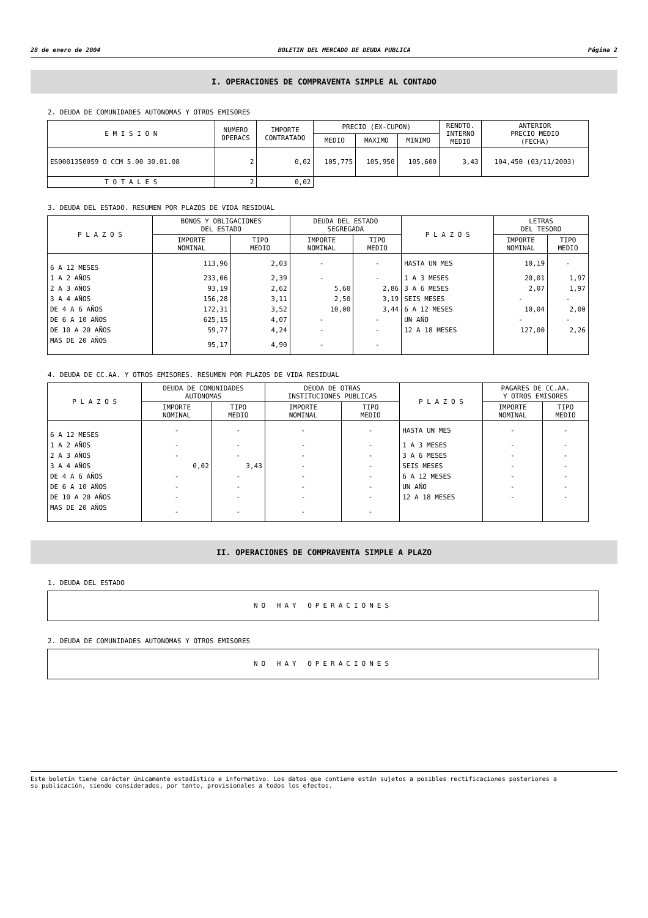28 de enero de 2004 BOLETIN DEL MERCADO DE DEUDA PUBLICA Página 2
I. OPERACIONES DE COMPRAVENTA SIMPLE AL CONTADO
2. DEUDA DE COMUNIDADES AUTONOMAS Y OTROS EMISORES
| E M I S I O N | NUMERO OPERACS | IMPORTE CONTRATADO | PRECIO (EX-CUPON) | | | RENDTO. INTERNO MEDIO | ANTERIOR PRECIO MEDIO (FECHA) |
| --- | --- | --- | --- | --- | --- | --- | --- |
| | | | MEDIO | MAXIMO | MINIMO | | |
| ES0001350059 O CCM 5.00 30.01.08 | 2 | 0,02 | 105,775 | 105,950 | 105,600 | 3,43 | 104,450 (03/11/2003) |
| T O T A L E S | 2 | 0,02 | | | | | |
3. DEUDA DEL ESTADO. RESUMEN POR PLAZOS DE VIDA RESIDUAL
| P L A Z O S | BONOS Y OBLIGACIONES DEL ESTADO | | DEUDA DEL ESTADO SEGREGADA | | P L A Z O S | LETRAS DEL TESORO | |
| --- | --- | --- | --- | --- | --- | --- | --- |
| | IMPORTE NOMINAL | TIPO MEDIO | IMPORTE NOMINAL | TIPO MEDIO | | IMPORTE NOMINAL | TIPO MEDIO |
| 6 A 12 MESES | 113,96 | 2,03 | - | - | HASTA UN MES | 10,19 | - |
| 1 A 2 AÑOS | 233,06 | 2,39 | - | - | 1 A 3 MESES | 20,01 | 1,97 |
| 2 A 3 AÑOS | 93,19 | 2,62 | 5,60 | 2,86 | 3 A 6 MESES | 2,07 | 1,97 |
| 3 A 4 AÑOS | 156,28 | 3,11 | 2,50 | 3,19 | SEIS MESES | - | - |
| DE 4 A 6 AÑOS | 172,31 | 3,52 | 10,00 | 3,44 | 6 A 12 MESES | 10,04 | 2,00 |
| DE 6 A 10 AÑOS | 625,15 | 4,07 | - | - | UN AÑO | - | - |
| DE 10 A 20 AÑOS | 59,77 | 4,24 | - | - | 12 A 18 MESES | 127,00 | 2,26 |
| MAS DE 20 AÑOS | 95,17 | 4,90 | - | - | | | |
4. DEUDA DE CC.AA. Y OTROS EMISORES. RESUMEN POR PLAZOS DE VIDA RESIDUAL
| P L A Z O S | DEUDA DE COMUNIDADES AUTONOMAS | | DEUDA DE OTRAS INSTITUCIONES PUBLICAS | | P L A Z O S | PAGARES DE CC.AA. Y OTROS EMISORES | |
| --- | --- | --- | --- | --- | --- | --- | --- |
| | IMPORTE NOMINAL | TIPO MEDIO | IMPORTE NOMINAL | TIPO MEDIO | | IMPORTE NOMINAL | TIPO MEDIO |
| 6 A 12 MESES | - | - | - | - | HASTA UN MES | - | - |
| 1 A 2 AÑOS | - | - | - | - | 1 A 3 MESES | - | - |
| 2 A 3 AÑOS | - | - | - | - | 3 A 6 MESES | - | - |
| 3 A 4 AÑOS | 0,02 | 3,43 | - | - | SEIS MESES | - | - |
| DE 4 A 6 AÑOS | - | - | - | - | 6 A 12 MESES | - | - |
| DE 6 A 10 AÑOS | - | - | - | - | UN AÑO | - | - |
| DE 10 A 20 AÑOS | - | - | - | - | 12 A 18 MESES | - | - |
| MAS DE 20 AÑOS | - | - | - | - | | | |
II. OPERACIONES DE COMPRAVENTA SIMPLE A PLAZO
1. DEUDA DEL ESTADO
NO HAY OPERACIONES
2. DEUDA DE COMUNIDADES AUTONOMAS Y OTROS EMISORES
NO HAY OPERACIONES
Este boletín tiene carácter únicamente estadístico e informativo. Los datos que contiene están sujetos a posibles rectificaciones posteriores a
su publicación, siendo considerados, por tanto, provisionales a todos los efectos.